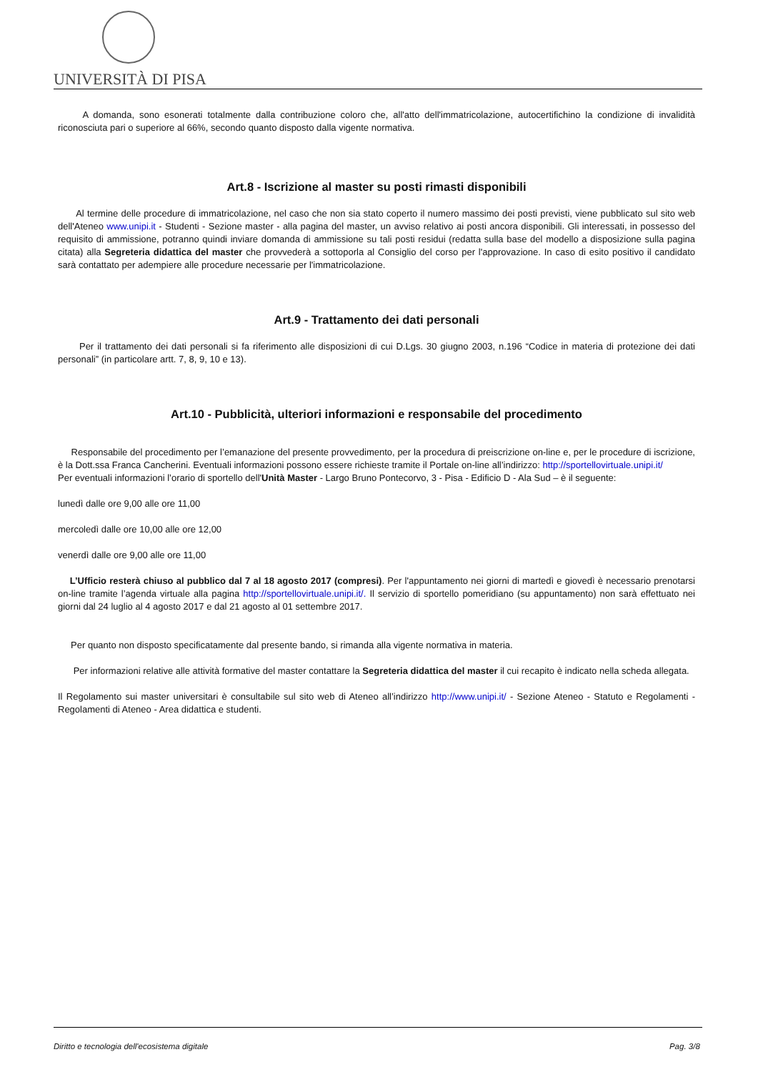UNIVERSITÀ DI PISA
A domanda, sono esonerati totalmente dalla contribuzione coloro che, all'atto dell'immatricolazione, autocertifichino la condizione di invalidità riconosciuta pari o superiore al 66%, secondo quanto disposto dalla vigente normativa.
Art.8 - Iscrizione al master su posti rimasti disponibili
Al termine delle procedure di immatricolazione, nel caso che non sia stato coperto il numero massimo dei posti previsti, viene pubblicato sul sito web dell'Ateneo www.unipi.it - Studenti - Sezione master - alla pagina del master, un avviso relativo ai posti ancora disponibili. Gli interessati, in possesso del requisito di ammissione, potranno quindi inviare domanda di ammissione su tali posti residui (redatta sulla base del modello a disposizione sulla pagina citata) alla Segreteria didattica del master che provvederà a sottoporla al Consiglio del corso per l'approvazione. In caso di esito positivo il candidato sarà contattato per adempiere alle procedure necessarie per l'immatricolazione.
Art.9 - Trattamento dei dati personali
Per il trattamento dei dati personali si fa riferimento alle disposizioni di cui D.Lgs. 30 giugno 2003, n.196 “Codice in materia di protezione dei dati personali” (in particolare artt. 7, 8, 9, 10 e 13).
Art.10 - Pubblicità, ulteriori informazioni e responsabile del procedimento
Responsabile del procedimento per l’emanazione del presente provvedimento, per la procedura di preiscrizione on-line e, per le procedure di iscrizione, è la Dott.ssa Franca Cancherini. Eventuali informazioni possono essere richieste tramite il Portale on-line all’indirizzo: http://sportellovirtuale.unipi.it/
Per eventuali informazioni l’orario di sportello dell'Unità Master - Largo Bruno Pontecorvo, 3 - Pisa - Edificio D - Ala Sud – è il seguente:
lunedì dalle ore 9,00 alle ore 11,00
mercoledì dalle ore 10,00 alle ore 12,00
venerdì dalle ore 9,00 alle ore 11,00
L’Ufficio resterà chiuso al pubblico dal 7 al 18 agosto 2017 (compresi). Per l'appuntamento nei giorni di martedì e giovedì è necessario prenotarsi on-line tramite l’agenda virtuale alla pagina http://sportellovirtuale.unipi.it/. Il servizio di sportello pomeridiano (su appuntamento) non sarà effettuato nei giorni dal 24 luglio al 4 agosto 2017 e dal 21 agosto al 01 settembre 2017.
Per quanto non disposto specificatamente dal presente bando, si rimanda alla vigente normativa in materia.
Per informazioni relative alle attività formative del master contattare la Segreteria didattica del master il cui recapito è indicato nella scheda allegata.
Il Regolamento sui master universitari è consultabile sul sito web di Ateneo all’indirizzo http://www.unipi.it/ - Sezione Ateneo - Statuto e Regolamenti - Regolamenti di Ateneo - Area didattica e studenti.
Diritto e tecnologia dell'ecosistema digitale Pag. 3/8